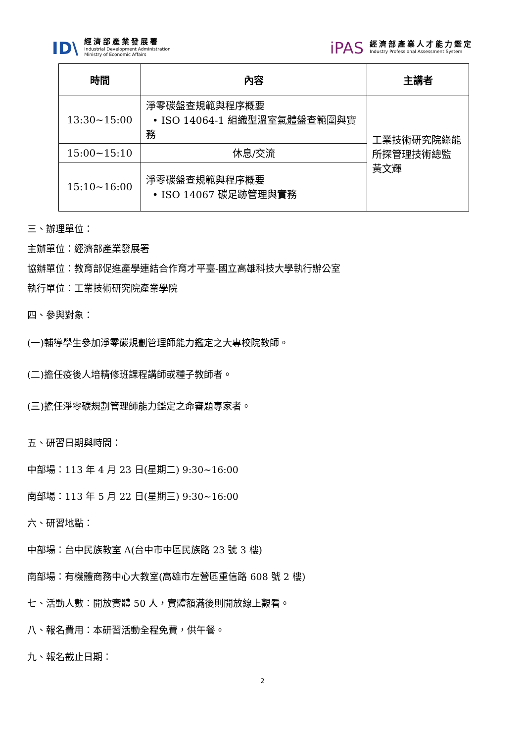ID\
經濟部產業發展署
Industrial Development Administration
Ministry of Economic Affairs
iPAS
經濟部產業人才能力鑑定
Industry Professional Assessment System
| 時間 | 內容 | 主講者 |
| --- | --- | --- |
| 13:30~15:00 | 淨零碳盤查規範與程序概要 • ISO 14064-1 組織型溫室氣體盤查範圍與實務 | 工業技術研究院綠能所探管理技術總監 黃文輝 |
| 15:00~15:10 | 休息/交流 | |
| 15:10~16:00 | 淨零碳盤查規範與程序概要 • ISO 14067 碳足跡管理與實務 | |
三、辦理單位：
主辦單位：經濟部產業發展署
協辦單位：教育部促進產學連結合作育才平臺-國立高雄科技大學執行辦公室
執行單位：工業技術研究院產業學院
四、參與對象：
(一)輔導學生參加淨零碳規劃管理師能力鑑定之大專校院教師。
(二)擔任疫後人培精修班課程講師或種子教師者。
(三)擔任淨零碳規劃管理師能力鑑定之命審題專家者。
五、研習日期與時間：
中部場：113 年 4 月 23 日(星期二) 9:30~16:00
南部場：113 年 5 月 22 日(星期三) 9:30~16:00
六、研習地點：
中部場：台中民族教室 A(台中市中區民族路 23 號 3 樓)
南部場：有機體商務中心大教室(高雄市左營區重信路 608 號 2 樓)
七、活動人數：開放實體 50 人，實體額滿後則開放線上觀看。
八、報名費用：本研習活動全程免費，供午餐。
九、報名截止日期：
2